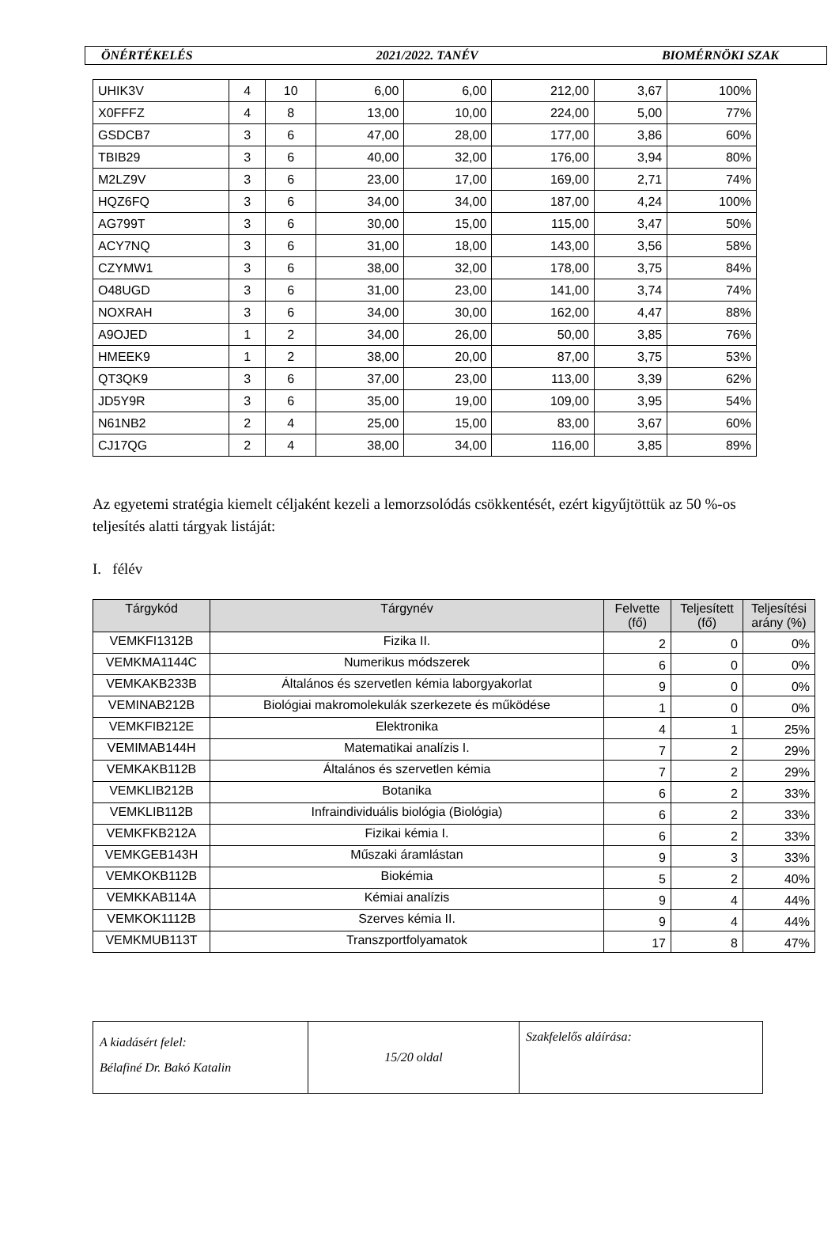ÖNÉRTÉKELÉS 2021/2022. TANÉV BIOMÉRNÖKI SZAK
| UHIK3V | 4 | 10 | 6,00 | 6,00 | 212,00 | 3,67 | 100% |
| X0FFFZ | 4 | 8 | 13,00 | 10,00 | 224,00 | 5,00 | 77% |
| GSDCB7 | 3 | 6 | 47,00 | 28,00 | 177,00 | 3,86 | 60% |
| TBIB29 | 3 | 6 | 40,00 | 32,00 | 176,00 | 3,94 | 80% |
| M2LZ9V | 3 | 6 | 23,00 | 17,00 | 169,00 | 2,71 | 74% |
| HQZ6FQ | 3 | 6 | 34,00 | 34,00 | 187,00 | 4,24 | 100% |
| AG799T | 3 | 6 | 30,00 | 15,00 | 115,00 | 3,47 | 50% |
| ACY7NQ | 3 | 6 | 31,00 | 18,00 | 143,00 | 3,56 | 58% |
| CZYMW1 | 3 | 6 | 38,00 | 32,00 | 178,00 | 3,75 | 84% |
| O48UGD | 3 | 6 | 31,00 | 23,00 | 141,00 | 3,74 | 74% |
| NOXRAH | 3 | 6 | 34,00 | 30,00 | 162,00 | 4,47 | 88% |
| A9OJED | 1 | 2 | 34,00 | 26,00 | 50,00 | 3,85 | 76% |
| HMEEK9 | 1 | 2 | 38,00 | 20,00 | 87,00 | 3,75 | 53% |
| QT3QK9 | 3 | 6 | 37,00 | 23,00 | 113,00 | 3,39 | 62% |
| JD5Y9R | 3 | 6 | 35,00 | 19,00 | 109,00 | 3,95 | 54% |
| N61NB2 | 2 | 4 | 25,00 | 15,00 | 83,00 | 3,67 | 60% |
| CJ17QG | 2 | 4 | 38,00 | 34,00 | 116,00 | 3,85 | 89% |
Az egyetemi stratégia kiemelt céljaként kezeli a lemorzsolódás csökkentését, ezért kigyűjtöttük az 50 %-os teljesítés alatti tárgyak listáját:
I. félév
| Tárgykód | Tárgynév | Felvette (fő) | Teljesített (fő) | Teljesítési arány (%) |
| --- | --- | --- | --- | --- |
| VEMKFI1312B | Fizika II. | 2 | 0 | 0% |
| VEMKMA1144C | Numerikus módszerek | 6 | 0 | 0% |
| VEMKAKB233B | Általános és szervetlen kémia laborgyakorlat | 9 | 0 | 0% |
| VEMINAB212B | Biológiai makromolekulák szerkezete és működése | 1 | 0 | 0% |
| VEMKFIB212E | Elektronika | 4 | 1 | 25% |
| VEMIMAB144H | Matematikai analízis I. | 7 | 2 | 29% |
| VEMKAKB112B | Általános és szervetlen kémia | 7 | 2 | 29% |
| VEMKLIB212B | Botanika | 6 | 2 | 33% |
| VEMKLIB112B | Infraindividuális biológia (Biológia) | 6 | 2 | 33% |
| VEMKFKB212A | Fizikai kémia I. | 6 | 2 | 33% |
| VEMKGEB143H | Műszaki áramlástan | 9 | 3 | 33% |
| VEMKOKB112B | Biokémia | 5 | 2 | 40% |
| VEMKKAB114A | Kémiai analízis | 9 | 4 | 44% |
| VEMKOK1112B | Szerves kémia II. | 9 | 4 | 44% |
| VEMKMUB113T | Transzportfolyamatok | 17 | 8 | 47% |
| A kiadásért felel: Bélafiné Dr. Bakó Katalin | 15/20 oldal | Szakfelelős aláírása: |